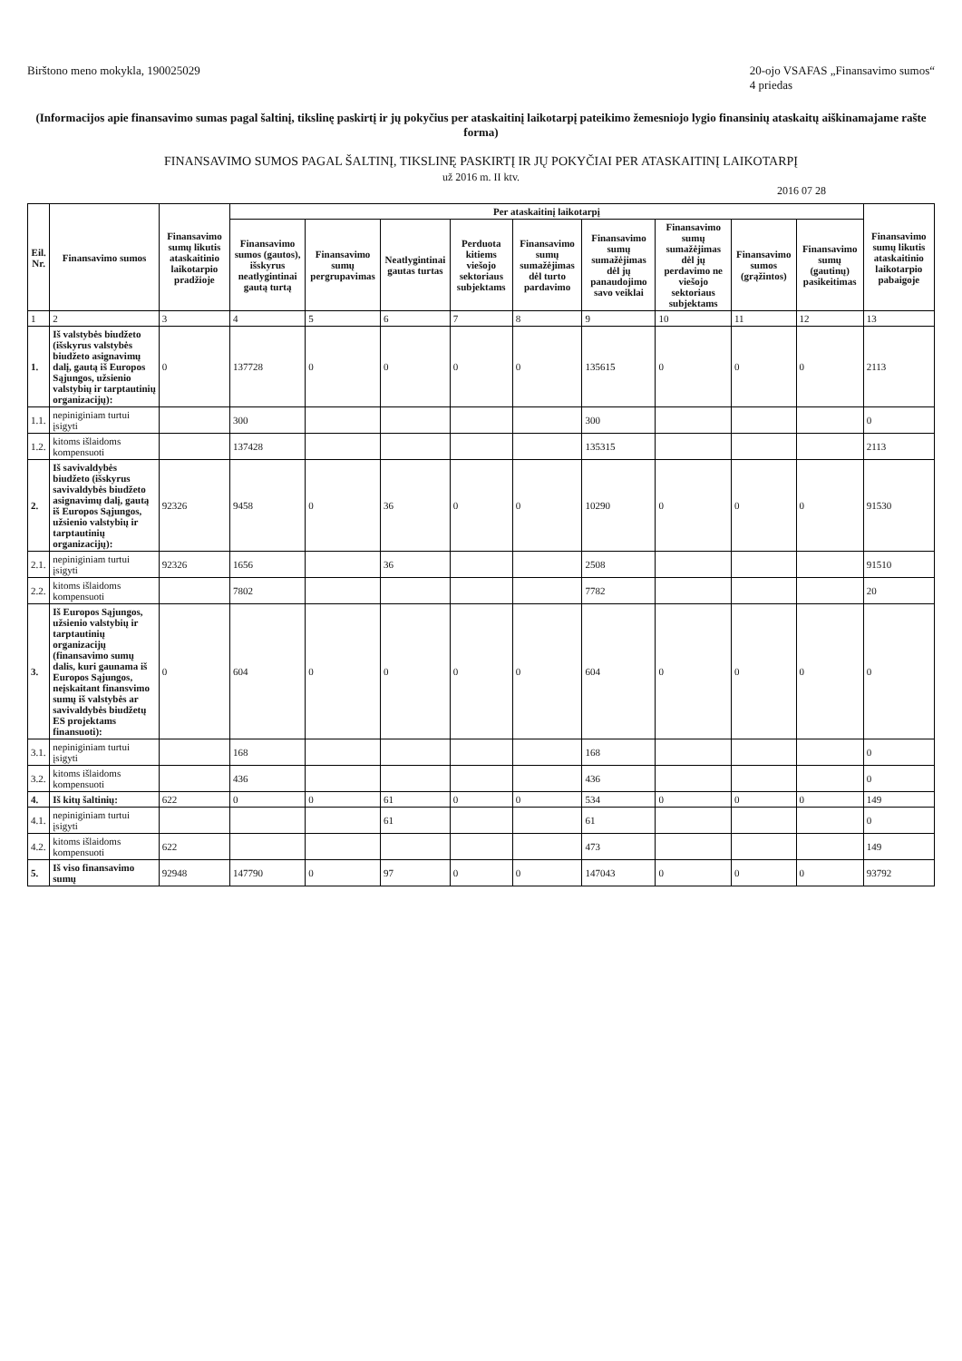Birštono meno mokykla, 190025029
20-ojo VSAFAS „Finansavimo sumos“
4 priedas
(Informacijos apie finansavimo sumas pagal šaltinį, tikslinę paskirtį ir jų pokyčius per ataskaitinį laikotarpį pateikimo žemesniojo lygio finansinių ataskaitų aiškinamajame rašte forma)
FINANSAVIMO SUMOS PAGAL ŠALTINĮ, TIKSLINĘ PASKIRTĮ IR JŲ POKYČIAI PER ATASKAITINĮ LAIKOTARPĮ
už 2016 m. II ktv.
2016 07 28
| Eil. Nr. | Finansavimo sumos | Finansavimo sumų likutis ataskaitinio laikotarpio pradžioje | Per ataskaitinį laikotarpį | | | | | | | | | Finansavimo sumų likutis ataskaitinio laikotarpio pabaigoje |
| --- | --- | --- | --- | --- | --- | --- | --- | --- | --- | --- | --- | --- |
| | | | Finansavimo sumos (gautos), išskyrus neatlygintinai gautą turtą | Finansavimo sumų pergrupavimas | Neatlygintinai gautas turtas | Perduota kitiems viešojo sektoriaus subjektams | Finansavimo sumų sumažėjimas dėl turto pardavimo | Finansavimo sumų sumažėjimas dėl jų panaudojimo savo veiklai | Finansavimo sumų sumažėjimas dėl jų perdavimo ne viešojo sektoriaus subjektams | Finansavimo sumos (grąžintos) | Finansavimo sumų (gautinų) pasikeitimas | |
| 1 | 2 | 3 | 4 | 5 | 6 | 7 | 8 | 9 | 10 | 11 | 12 | 13 |
| 1. | Iš valstybės biudžeto (išskyrus valstybės biudžeto asignavimų dalį, gautą iš Europos Sąjungos, užsienio valstybių ir tarptautinių organizacijų): | 0 | 137728 | 0 | 0 | 0 | 0 | 135615 | 0 | 0 | 0 | 2113 |
| 1.1. | nepiniginiam turtui įsigyti | | 300 | | | | | 300 | | | | 0 |
| 1.2. | kitoms išlaidoms kompensuoti | | 137428 | | | | | 135315 | | | | 2113 |
| 2. | Iš savivaldybės biudžeto (išskyrus savivaldybės biudžeto asignavimų dalį, gautą iš Europos Sąjungos, užsienio valstybių ir tarptautinių organizacijų): | 92326 | 9458 | 0 | 36 | 0 | 0 | 10290 | 0 | 0 | 0 | 91530 |
| 2.1. | nepiniginiam turtui įsigyti | 92326 | 1656 | | 36 | | | 2508 | | | | 91510 |
| 2.2. | kitoms išlaidoms kompensuoti | | 7802 | | | | | 7782 | | | | 20 |
| 3. | Iš Europos Sąjungos, užsienio valstybių ir tarptautinių organizacijų (finansavimo sumų dalis, kuri gaunama iš Europos Sąjungos, neįskaitant finansvimo sumų iš valstybės ar savivaldybės biudžetų ES projektams finansuoti): | 0 | 604 | 0 | 0 | 0 | 0 | 604 | 0 | 0 | 0 | 0 |
| 3.1. | nepiniginiam turtui įsigyti | | 168 | | | | | 168 | | | | 0 |
| 3.2. | kitoms išlaidoms kompensuoti | | 436 | | | | | 436 | | | | 0 |
| 4. | Iš kitų šaltinių: | 622 | 0 | 0 | 61 | 0 | 0 | 534 | 0 | 0 | 0 | 149 |
| 4.1. | nepiniginiam turtui įsigyti | | | | 61 | | | 61 | | | | 0 |
| 4.2. | kitoms išlaidoms kompensuoti | 622 | | | | | | 473 | | | | 149 |
| 5. | Iš viso finansavimo sumų | 92948 | 147790 | 0 | 97 | 0 | 0 | 147043 | 0 | 0 | 0 | 93792 |